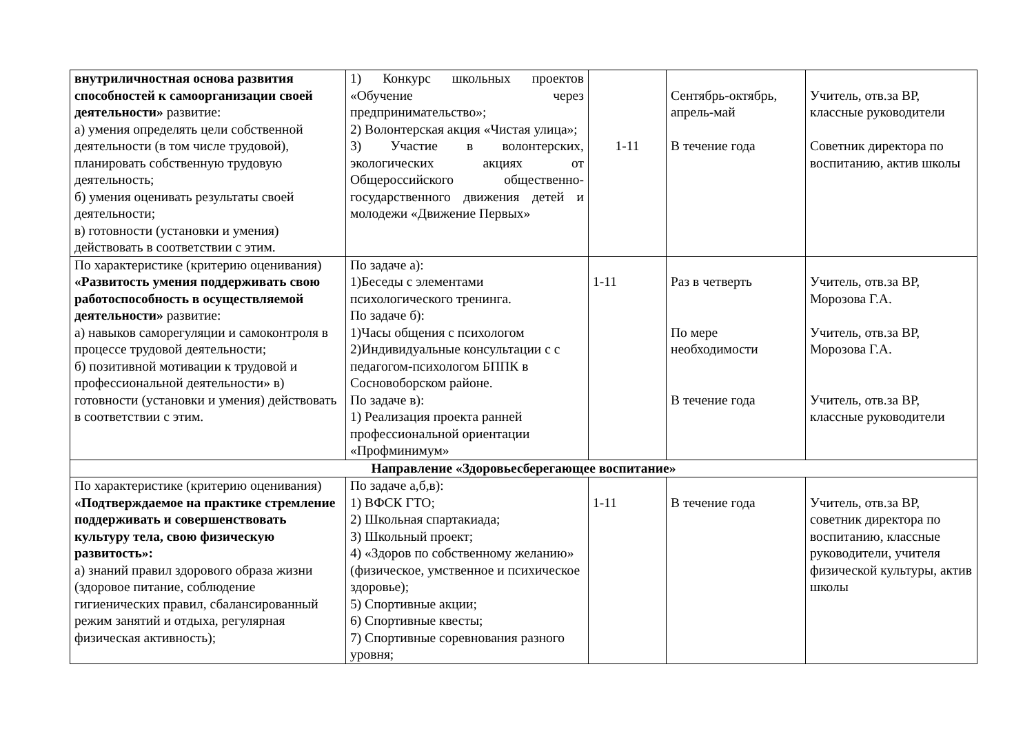| внутриличностная основа развития способностей к самоорганизации своей деятельности» развитие: а) умения определять цели собственной деятельности (в том числе трудовой), планировать собственную трудовую деятельность; б) умения оценивать результаты своей деятельности; в) готовности (установки и умения) действовать в соответствии с этим. | 1) Конкурс школьных проектов «Обучение через предпринимательство»; 2) Волонтерская акция «Чистая улица»; 3) Участие в волонтерских, экологических акциях от Общероссийского общественно-государственного движения детей и молодежи «Движение Первых» | 1-11 | Сентябрь-октябрь, апрель-май В течение года | Учитель, отв.за ВР, классные руководители Советник директора по воспитанию, актив школы |
| По характеристике (критерию оценивания) «Развитость умения поддерживать свою работоспособность в осуществляемой деятельности» развитие: а) навыков саморегуляции и самоконтроля в процессе трудовой деятельности; б) позитивной мотивации к трудовой и профессиональной деятельности» в) готовности (установки и умения) действовать в соответствии с этим. | По задаче а): 1)Беседы с элементами психологического тренинга. По задаче б): 1)Часы общения с психологом 2)Индивидуальные консультации с с педагогом-психологом БППК в Сосновоборском районе. По задаче в): 1) Реализация проекта ранней профессиональной ориентации «Профминимум» | 1-11 | Раз в четверть По мере необходимости В течение года | Учитель, отв.за ВР, Морозова Г.А. Учитель, отв.за ВР, Морозова Г.А. Учитель, отв.за ВР, классные руководители |
| Направление «Здоровьесберегающее воспитание» | | | | |
| По характеристике (критерию оценивания) «Подтверждаемое на практике стремление поддерживать и совершенствовать культуру тела, свою физическую развитость»: а) знаний правил здорового образа жизни (здоровое питание, соблюдение гигиенических правил, сбалансированный режим занятий и отдыха, регулярная физическая активность); | По задаче а,б,в): 1) ВФСК ГТО; 2) Школьная спартакиада; 3) Школьный проект; 4) «Здоров по собственному желанию» (физическое, умственное и психическое здоровье); 5) Спортивные акции; 6) Спортивные квесты; 7) Спортивные соревнования разного уровня; | 1-11 | В течение года | Учитель, отв.за ВР, советник директора по воспитанию, классные руководители, учителя физической культуры, актив школы |